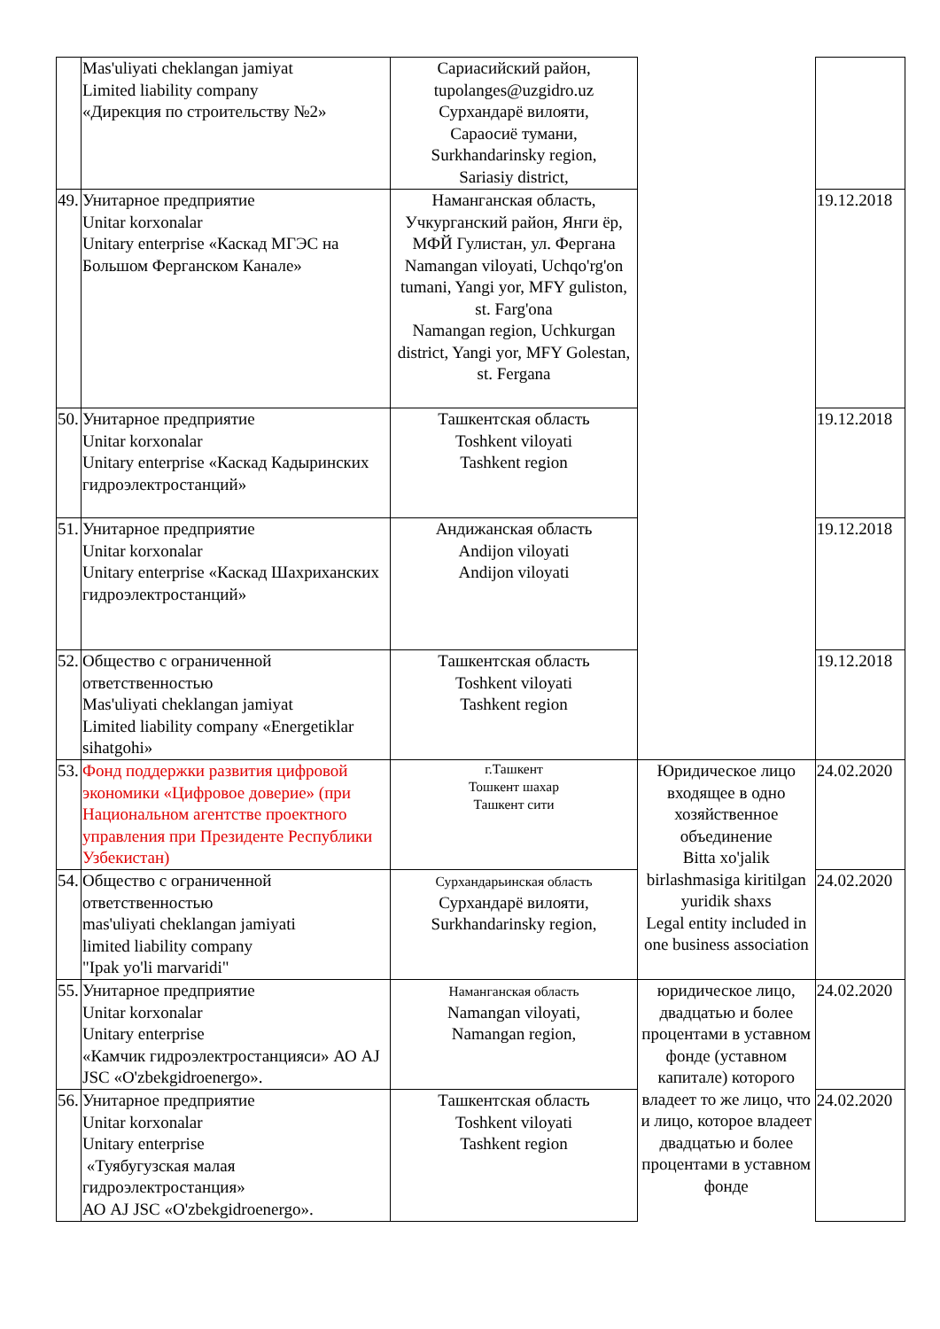| | Mas'uliyati cheklangan jamiyat Limited liability company «Дирекция по строительству №2» | Сариасийский район, tupolanges@uzgidro.uz Сурхандарё вилояти, Сараосиё тумани, Surkhandarinsky region, Sariasiy district, | | |
| 49. | Унитарное предприятие Unitar korxonalar Unitary enterprise «Каскад МГЭС на Большом Ферганском Канале» | Наманганская область, Учкурганский район, Янги ёр, МФЙ Гулистан, ул. Фергана Namangan viloyati, Uchqo'rg'on tumani, Yangi yor, MFY guliston, st. Farg'ona Namangan region, Uchkurgan district, Yangi yor, MFY Golestan, st. Fergana | | 19.12.2018 |
| 50. | Унитарное предприятие Unitar korxonalar Unitary enterprise «Каскад Кадыринских гидроэлектростанций» | Ташкентская область Toshkent viloyati Tashkent region | | 19.12.2018 |
| 51. | Унитарное предприятие Unitar korxonalar Unitary enterprise «Каскад Шахриханских гидроэлектростанций» | Андижанская область Andijon viloyati Andijon viloyati | | 19.12.2018 |
| 52. | Общество с ограниченной ответственностью Mas'uliyati cheklangan jamiyat Limited liability company «Energetiklar sihatgohi» | Ташкентская область Toshkent viloyati Tashkent region | | 19.12.2018 |
| 53. | Фонд поддержки развития цифровой экономики «Цифровое доверие» (при Национальном агентстве проектного управления при Президенте Республики Узбекистан) | г.Ташкент Тошкент шахар Ташкент сити | Юридическое лицо входящее в одно хозяйственное объединение Bitta xo'jalik birlashmasiga kiritilgan yuridik shaxs Legal entity included in one business association | 24.02.2020 |
| 54. | Общество с ограниченной ответственностью mas'uliyati cheklangan jamiyati limited liability company "Ipak yo'li marvaridi" | Сурхандарьинская область Сурхандарё вилояти, Surkhandarinsky region, | | 24.02.2020 |
| 55. | Унитарное предприятие Unitar korxonalar Unitary enterprise «Камчик гидроэлектростанцияси» АО AJ JSC «O'zbekgidroenergo». | Наманганская область Namangan viloyati, Namangan region, | юридическое лицо, двадцатью и более процентами в уставном фонде (уставном капитале) которого владеет то же лицо, что и лицо, которое владеет двадцатью и более процентами в уставном фонде | 24.02.2020 |
| 56. | Унитарное предприятие Unitar korxonalar Unitary enterprise «Туябугузская малая гидроэлектростанция» АО AJ JSC «O'zbekgidroenergo». | Ташкентская область Toshkent viloyati Tashkent region | | 24.02.2020 |